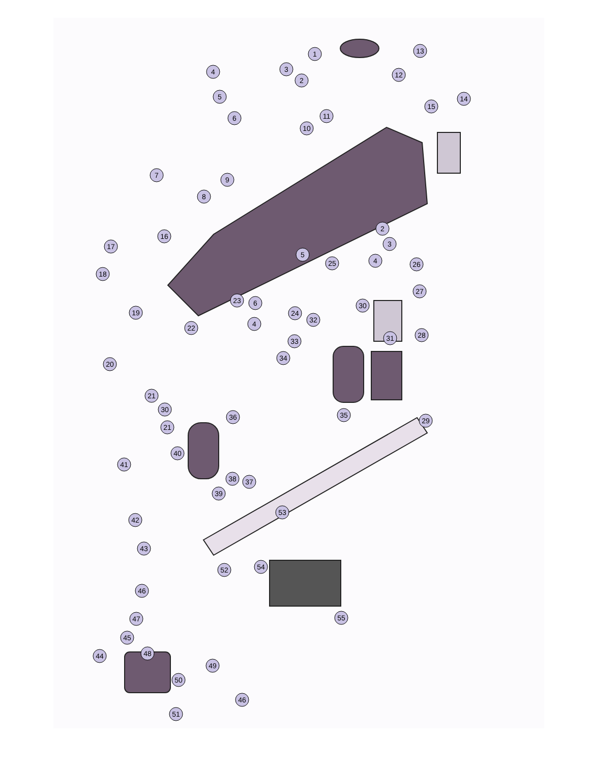1
13
3
4
12
2
5
14
15
11
6
10
7
9
8
2
16
3
17
5
4
25
26
18
27
23
6
30
19
24
32
4
22
28
31
33
34
20
21
30
35
36
29
21
40
41
38
37
39
53
42
43
54
52
46
55
47
45
48
44
49
50
46
51